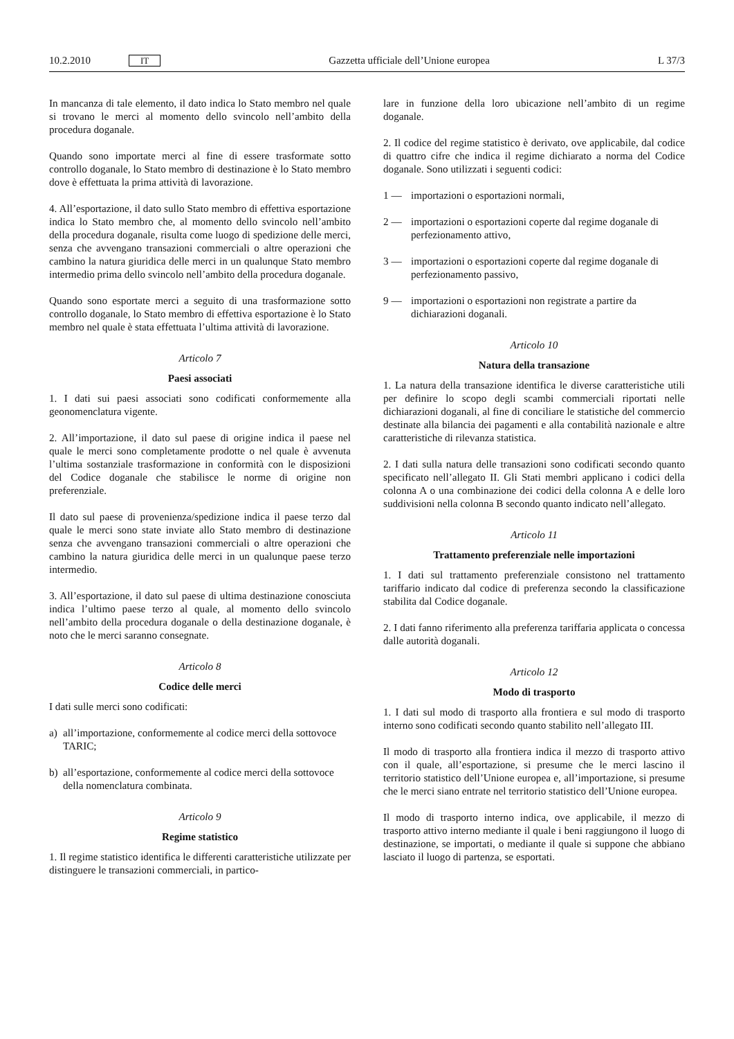10.2.2010 IT
Gazzetta ufficiale dell’Unione europea L 37/3
In mancanza di tale elemento, il dato indica lo Stato membro nel quale si trovano le merci al momento dello svincolo nell’ambito della procedura doganale.
Quando sono importate merci al fine di essere trasformate sotto controllo doganale, lo Stato membro di destinazione è lo Stato membro dove è effettuata la prima attività di lavorazione.
4. All’esportazione, il dato sullo Stato membro di effettiva esportazione indica lo Stato membro che, al momento dello svincolo nell’ambito della procedura doganale, risulta come luogo di spedizione delle merci, senza che avvengano transazioni commerciali o altre operazioni che cambino la natura giuridica delle merci in un qualunque Stato membro intermedio prima dello svincolo nell’ambito della procedura doganale.
Quando sono esportate merci a seguito di una trasformazione sotto controllo doganale, lo Stato membro di effettiva esportazione è lo Stato membro nel quale è stata effettuata l’ultima attività di lavorazione.
Articolo 7
Paesi associati
1. I dati sui paesi associati sono codificati conformemente alla geonomenclatura vigente.
2. All’importazione, il dato sul paese di origine indica il paese nel quale le merci sono completamente prodotte o nel quale è avvenuta l’ultima sostanziale trasformazione in conformità con le disposizioni del Codice doganale che stabilisce le norme di origine non preferenziale.
Il dato sul paese di provenienza/spedizione indica il paese terzo dal quale le merci sono state inviate allo Stato membro di destinazione senza che avvengano transazioni commerciali o altre operazioni che cambino la natura giuridica delle merci in un qualunque paese terzo intermedio.
3. All’esportazione, il dato sul paese di ultima destinazione conosciuta indica l’ultimo paese terzo al quale, al momento dello svincolo nell’ambito della procedura doganale o della destinazione doganale, è noto che le merci saranno consegnate.
Articolo 8
Codice delle merci
I dati sulle merci sono codificati:
a) all’importazione, conformemente al codice merci della sottovoce TARIC;
b) all’esportazione, conformemente al codice merci della sottovoce della nomenclatura combinata.
Articolo 9
Regime statistico
1. Il regime statistico identifica le differenti caratteristiche utilizzate per distinguere le transazioni commerciali, in partico-
lare in funzione della loro ubicazione nell’ambito di un regime doganale.
2. Il codice del regime statistico è derivato, ove applicabile, dal codice di quattro cifre che indica il regime dichiarato a norma del Codice doganale. Sono utilizzati i seguenti codici:
1 — importazioni o esportazioni normali,
2 — importazioni o esportazioni coperte dal regime doganale di perfezionamento attivo,
3 — importazioni o esportazioni coperte dal regime doganale di perfezionamento passivo,
9 — importazioni o esportazioni non registrate a partire da dichiarazioni doganali.
Articolo 10
Natura della transazione
1. La natura della transazione identifica le diverse caratteristiche utili per definire lo scopo degli scambi commerciali riportati nelle dichiarazioni doganali, al fine di conciliare le statistiche del commercio destinate alla bilancia dei pagamenti e alla contabilità nazionale e altre caratteristiche di rilevanza statistica.
2. I dati sulla natura delle transazioni sono codificati secondo quanto specificato nell’allegato II. Gli Stati membri applicano i codici della colonna A o una combinazione dei codici della colonna A e delle loro suddivisioni nella colonna B secondo quanto indicato nell’allegato.
Articolo 11
Trattamento preferenziale nelle importazioni
1. I dati sul trattamento preferenziale consistono nel trattamento tariffario indicato dal codice di preferenza secondo la classificazione stabilita dal Codice doganale.
2. I dati fanno riferimento alla preferenza tariffaria applicata o concessa dalle autorità doganali.
Articolo 12
Modo di trasporto
1. I dati sul modo di trasporto alla frontiera e sul modo di trasporto interno sono codificati secondo quanto stabilito nell’allegato III.
Il modo di trasporto alla frontiera indica il mezzo di trasporto attivo con il quale, all’esportazione, si presume che le merci lascino il territorio statistico dell’Unione europea e, all’importazione, si presume che le merci siano entrate nel territorio statistico dell’Unione europea.
Il modo di trasporto interno indica, ove applicabile, il mezzo di trasporto attivo interno mediante il quale i beni raggiungono il luogo di destinazione, se importati, o mediante il quale si suppone che abbiano lasciato il luogo di partenza, se esportati.